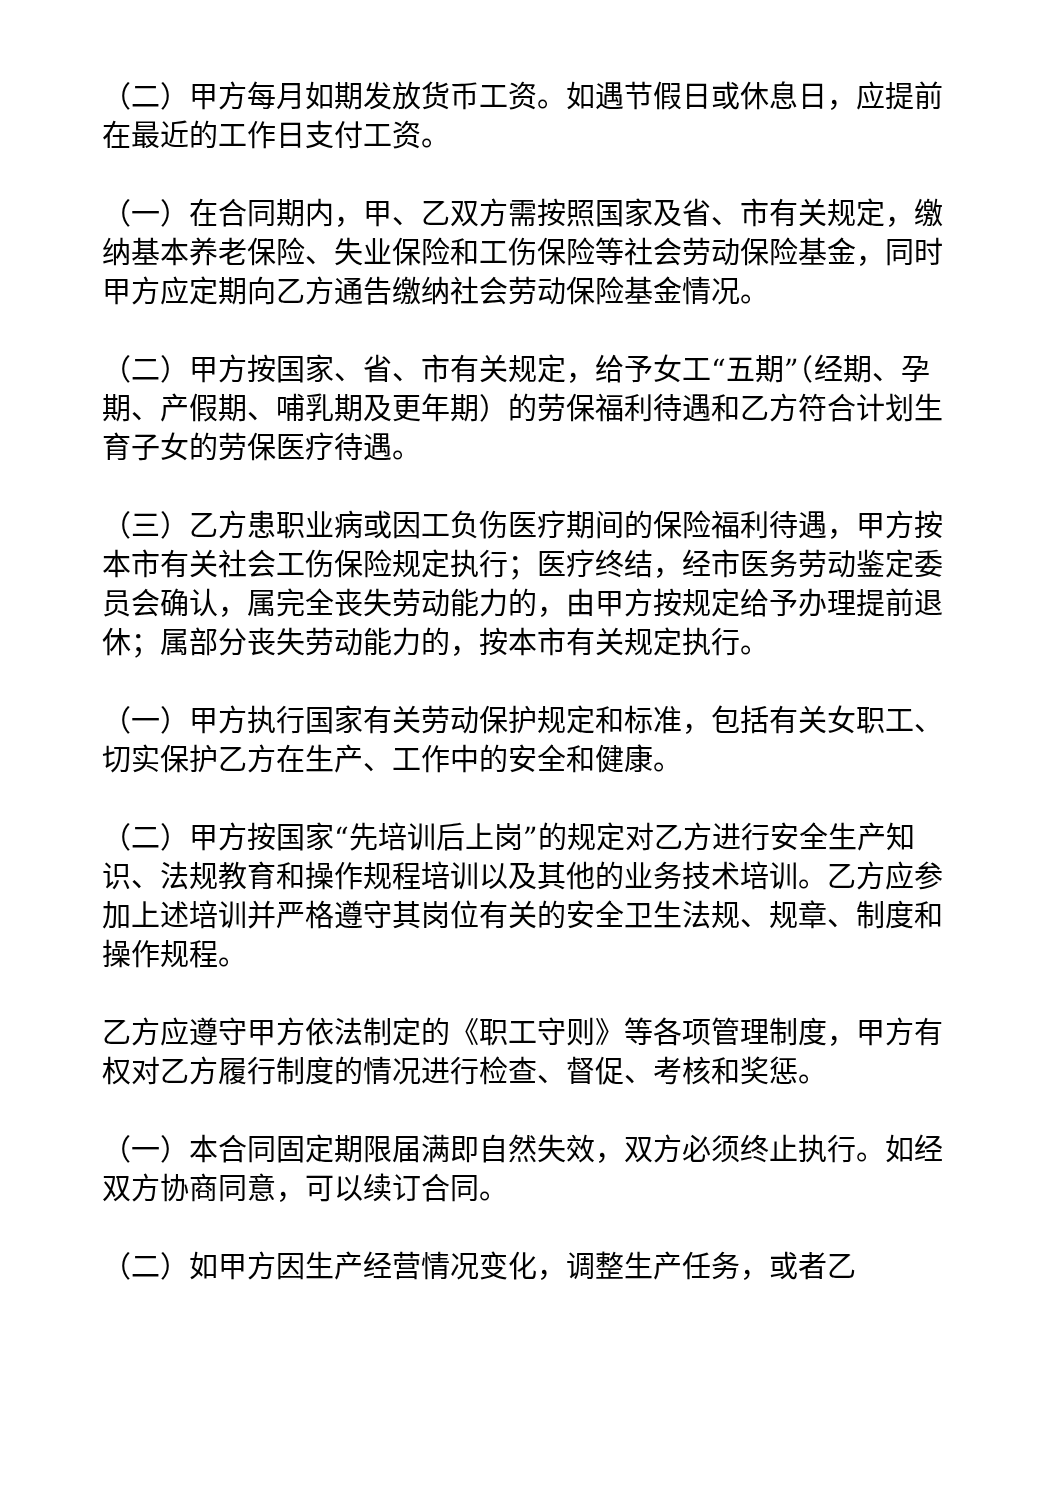（二）甲方每月如期发放货币工资。如遇节假日或休息日，应提前在最近的工作日支付工资。
（一）在合同期内，甲、乙双方需按照国家及省、市有关规定，缴纳基本养老保险、失业保险和工伤保险等社会劳动保险基金，同时甲方应定期向乙方通告缴纳社会劳动保险基金情况。
（二）甲方按国家、省、市有关规定，给予女工“五期”（经期、孕期、产假期、哺乳期及更年期）的劳保福利待遇和乙方符合计划生育子女的劳保医疗待遇。
（三）乙方患职业病或因工负伤医疗期间的保险福利待遇，甲方按本市有关社会工伤保险规定执行；医疗终结，经市医务劳动鉴定委员会确认，属完全丧失劳动能力的，由甲方按规定给予办理提前退休；属部分丧失劳动能力的，按本市有关规定执行。
（一）甲方执行国家有关劳动保护规定和标准，包括有关女职工、切实保护乙方在生产、工作中的安全和健康。
（二）甲方按国家“先培训后上岗”的规定对乙方进行安全生产知识、法规教育和操作规程培训以及其他的业务技术培训。乙方应参加上述培训并严格遵守其岗位有关的安全卫生法规、规章、制度和操作规程。
乙方应遵守甲方依法制定的《职工守则》等各项管理制度，甲方有权对乙方履行制度的情况进行检查、督促、考核和奖惩。
（一）本合同固定期限届满即自然失效，双方必须终止执行。如经双方协商同意，可以续订合同。
（二）如甲方因生产经营情况变化，调整生产任务，或者乙